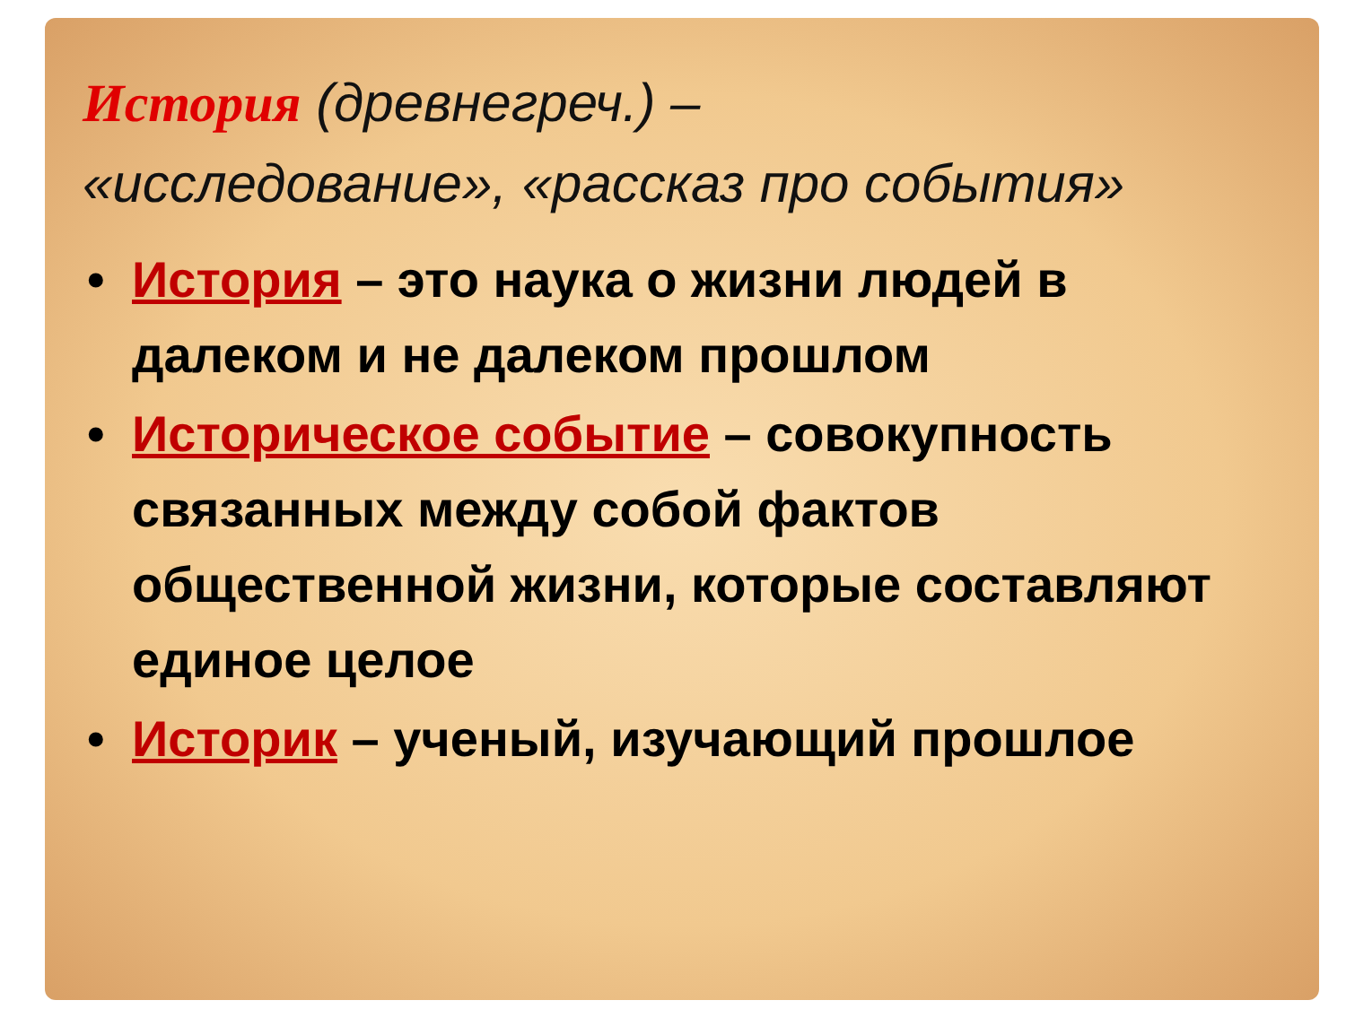История (древнегреч.) –
«исследование», «рассказ про события»
• История – это наука о жизни людей в далеком и не далеком прошлом
• Историческое событие – совокупность связанных между собой фактов общественной жизни, которые составляют единое целое
• Историк – ученый, изучающий прошлое